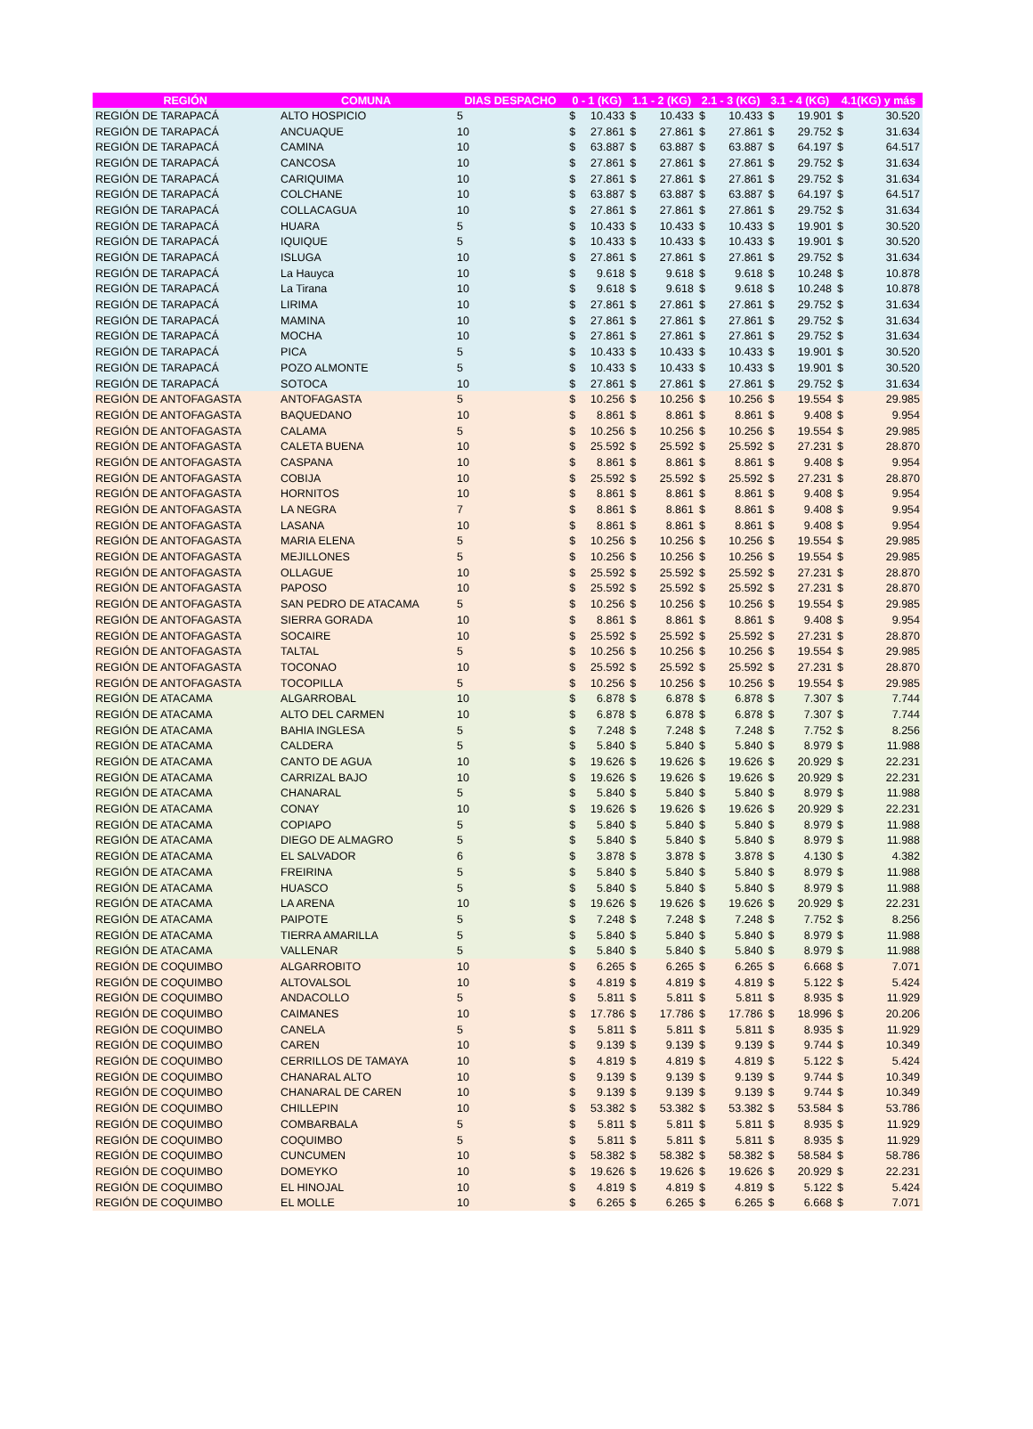| REGIÓN | COMUNA | DIAS DESPACHO | 0 - 1 (KG) | | 1.1 - 2 (KG) | | 2.1 - 3 (KG) | | 3.1 - 4 (KG) | | 4.1(KG) y más | |
| --- | --- | --- | --- | --- | --- | --- | --- | --- | --- | --- | --- | --- |
| REGIÓN DE TARAPACÁ | ALTO HOSPICIO | 5 | $ | 10.433 | $ | 10.433 | $ | 10.433 | $ | 19.901 | $ | 30.520 |
| REGIÓN DE TARAPACÁ | ANCUAQUE | 10 | $ | 27.861 | $ | 27.861 | $ | 27.861 | $ | 29.752 | $ | 31.634 |
| REGIÓN DE TARAPACÁ | CAMINA | 10 | $ | 63.887 | $ | 63.887 | $ | 63.887 | $ | 64.197 | $ | 64.517 |
| REGIÓN DE TARAPACÁ | CANCOSA | 10 | $ | 27.861 | $ | 27.861 | $ | 27.861 | $ | 29.752 | $ | 31.634 |
| REGIÓN DE TARAPACÁ | CARIQUIMA | 10 | $ | 27.861 | $ | 27.861 | $ | 27.861 | $ | 29.752 | $ | 31.634 |
| REGIÓN DE TARAPACÁ | COLCHANE | 10 | $ | 63.887 | $ | 63.887 | $ | 63.887 | $ | 64.197 | $ | 64.517 |
| REGIÓN DE TARAPACÁ | COLLACAGUA | 10 | $ | 27.861 | $ | 27.861 | $ | 27.861 | $ | 29.752 | $ | 31.634 |
| REGIÓN DE TARAPACÁ | HUARA | 5 | $ | 10.433 | $ | 10.433 | $ | 10.433 | $ | 19.901 | $ | 30.520 |
| REGIÓN DE TARAPACÁ | IQUIQUE | 5 | $ | 10.433 | $ | 10.433 | $ | 10.433 | $ | 19.901 | $ | 30.520 |
| REGIÓN DE TARAPACÁ | ISLUGA | 10 | $ | 27.861 | $ | 27.861 | $ | 27.861 | $ | 29.752 | $ | 31.634 |
| REGIÓN DE TARAPACÁ | La Hauyca | 10 | $ | 9.618 | $ | 9.618 | $ | 9.618 | $ | 10.248 | $ | 10.878 |
| REGIÓN DE TARAPACÁ | La Tirana | 10 | $ | 9.618 | $ | 9.618 | $ | 9.618 | $ | 10.248 | $ | 10.878 |
| REGIÓN DE TARAPACÁ | LIRIMA | 10 | $ | 27.861 | $ | 27.861 | $ | 27.861 | $ | 29.752 | $ | 31.634 |
| REGIÓN DE TARAPACÁ | MAMINA | 10 | $ | 27.861 | $ | 27.861 | $ | 27.861 | $ | 29.752 | $ | 31.634 |
| REGIÓN DE TARAPACÁ | MOCHA | 10 | $ | 27.861 | $ | 27.861 | $ | 27.861 | $ | 29.752 | $ | 31.634 |
| REGIÓN DE TARAPACÁ | PICA | 5 | $ | 10.433 | $ | 10.433 | $ | 10.433 | $ | 19.901 | $ | 30.520 |
| REGIÓN DE TARAPACÁ | POZO ALMONTE | 5 | $ | 10.433 | $ | 10.433 | $ | 10.433 | $ | 19.901 | $ | 30.520 |
| REGIÓN DE TARAPACÁ | SOTOCA | 10 | $ | 27.861 | $ | 27.861 | $ | 27.861 | $ | 29.752 | $ | 31.634 |
| REGIÓN DE ANTOFAGASTA | ANTOFAGASTA | 5 | $ | 10.256 | $ | 10.256 | $ | 10.256 | $ | 19.554 | $ | 29.985 |
| REGIÓN DE ANTOFAGASTA | BAQUEDANO | 10 | $ | 8.861 | $ | 8.861 | $ | 8.861 | $ | 9.408 | $ | 9.954 |
| REGIÓN DE ANTOFAGASTA | CALAMA | 5 | $ | 10.256 | $ | 10.256 | $ | 10.256 | $ | 19.554 | $ | 29.985 |
| REGIÓN DE ANTOFAGASTA | CALETA BUENA | 10 | $ | 25.592 | $ | 25.592 | $ | 25.592 | $ | 27.231 | $ | 28.870 |
| REGIÓN DE ANTOFAGASTA | CASPANA | 10 | $ | 8.861 | $ | 8.861 | $ | 8.861 | $ | 9.408 | $ | 9.954 |
| REGIÓN DE ANTOFAGASTA | COBIJA | 10 | $ | 25.592 | $ | 25.592 | $ | 25.592 | $ | 27.231 | $ | 28.870 |
| REGIÓN DE ANTOFAGASTA | HORNITOS | 10 | $ | 8.861 | $ | 8.861 | $ | 8.861 | $ | 9.408 | $ | 9.954 |
| REGIÓN DE ANTOFAGASTA | LA NEGRA | 7 | $ | 8.861 | $ | 8.861 | $ | 8.861 | $ | 9.408 | $ | 9.954 |
| REGIÓN DE ANTOFAGASTA | LASANA | 10 | $ | 8.861 | $ | 8.861 | $ | 8.861 | $ | 9.408 | $ | 9.954 |
| REGIÓN DE ANTOFAGASTA | MARIA ELENA | 5 | $ | 10.256 | $ | 10.256 | $ | 10.256 | $ | 19.554 | $ | 29.985 |
| REGIÓN DE ANTOFAGASTA | MEJILLONES | 5 | $ | 10.256 | $ | 10.256 | $ | 10.256 | $ | 19.554 | $ | 29.985 |
| REGIÓN DE ANTOFAGASTA | OLLAGUE | 10 | $ | 25.592 | $ | 25.592 | $ | 25.592 | $ | 27.231 | $ | 28.870 |
| REGIÓN DE ANTOFAGASTA | PAPOSO | 10 | $ | 25.592 | $ | 25.592 | $ | 25.592 | $ | 27.231 | $ | 28.870 |
| REGIÓN DE ANTOFAGASTA | SAN PEDRO DE ATACAMA | 5 | $ | 10.256 | $ | 10.256 | $ | 10.256 | $ | 19.554 | $ | 29.985 |
| REGIÓN DE ANTOFAGASTA | SIERRA GORADA | 10 | $ | 8.861 | $ | 8.861 | $ | 8.861 | $ | 9.408 | $ | 9.954 |
| REGIÓN DE ANTOFAGASTA | SOCAIRE | 10 | $ | 25.592 | $ | 25.592 | $ | 25.592 | $ | 27.231 | $ | 28.870 |
| REGIÓN DE ANTOFAGASTA | TALTAL | 5 | $ | 10.256 | $ | 10.256 | $ | 10.256 | $ | 19.554 | $ | 29.985 |
| REGIÓN DE ANTOFAGASTA | TOCONAO | 10 | $ | 25.592 | $ | 25.592 | $ | 25.592 | $ | 27.231 | $ | 28.870 |
| REGIÓN DE ANTOFAGASTA | TOCOPILLA | 5 | $ | 10.256 | $ | 10.256 | $ | 10.256 | $ | 19.554 | $ | 29.985 |
| REGIÓN DE ATACAMA | ALGARROBAL | 10 | $ | 6.878 | $ | 6.878 | $ | 6.878 | $ | 7.307 | $ | 7.744 |
| REGIÓN DE ATACAMA | ALTO DEL CARMEN | 10 | $ | 6.878 | $ | 6.878 | $ | 6.878 | $ | 7.307 | $ | 7.744 |
| REGIÓN DE ATACAMA | BAHIA INGLESA | 5 | $ | 7.248 | $ | 7.248 | $ | 7.248 | $ | 7.752 | $ | 8.256 |
| REGIÓN DE ATACAMA | CALDERA | 5 | $ | 5.840 | $ | 5.840 | $ | 5.840 | $ | 8.979 | $ | 11.988 |
| REGIÓN DE ATACAMA | CANTO DE AGUA | 10 | $ | 19.626 | $ | 19.626 | $ | 19.626 | $ | 20.929 | $ | 22.231 |
| REGIÓN DE ATACAMA | CARRIZAL BAJO | 10 | $ | 19.626 | $ | 19.626 | $ | 19.626 | $ | 20.929 | $ | 22.231 |
| REGIÓN DE ATACAMA | CHANARAL | 5 | $ | 5.840 | $ | 5.840 | $ | 5.840 | $ | 8.979 | $ | 11.988 |
| REGIÓN DE ATACAMA | CONAY | 10 | $ | 19.626 | $ | 19.626 | $ | 19.626 | $ | 20.929 | $ | 22.231 |
| REGIÓN DE ATACAMA | COPIAPO | 5 | $ | 5.840 | $ | 5.840 | $ | 5.840 | $ | 8.979 | $ | 11.988 |
| REGIÓN DE ATACAMA | DIEGO DE ALMAGRO | 5 | $ | 5.840 | $ | 5.840 | $ | 5.840 | $ | 8.979 | $ | 11.988 |
| REGIÓN DE ATACAMA | EL SALVADOR | 6 | $ | 3.878 | $ | 3.878 | $ | 3.878 | $ | 4.130 | $ | 4.382 |
| REGIÓN DE ATACAMA | FREIRINA | 5 | $ | 5.840 | $ | 5.840 | $ | 5.840 | $ | 8.979 | $ | 11.988 |
| REGIÓN DE ATACAMA | HUASCO | 5 | $ | 5.840 | $ | 5.840 | $ | 5.840 | $ | 8.979 | $ | 11.988 |
| REGIÓN DE ATACAMA | LA ARENA | 10 | $ | 19.626 | $ | 19.626 | $ | 19.626 | $ | 20.929 | $ | 22.231 |
| REGIÓN DE ATACAMA | PAIPOTE | 5 | $ | 7.248 | $ | 7.248 | $ | 7.248 | $ | 7.752 | $ | 8.256 |
| REGIÓN DE ATACAMA | TIERRA AMARILLA | 5 | $ | 5.840 | $ | 5.840 | $ | 5.840 | $ | 8.979 | $ | 11.988 |
| REGIÓN DE ATACAMA | VALLENAR | 5 | $ | 5.840 | $ | 5.840 | $ | 5.840 | $ | 8.979 | $ | 11.988 |
| REGIÓN DE COQUIMBO | ALGARROBITO | 10 | $ | 6.265 | $ | 6.265 | $ | 6.265 | $ | 6.668 | $ | 7.071 |
| REGIÓN DE COQUIMBO | ALTOVALSOL | 10 | $ | 4.819 | $ | 4.819 | $ | 4.819 | $ | 5.122 | $ | 5.424 |
| REGIÓN DE COQUIMBO | ANDACOLLO | 5 | $ | 5.811 | $ | 5.811 | $ | 5.811 | $ | 8.935 | $ | 11.929 |
| REGIÓN DE COQUIMBO | CAIMANES | 10 | $ | 17.786 | $ | 17.786 | $ | 17.786 | $ | 18.996 | $ | 20.206 |
| REGIÓN DE COQUIMBO | CANELA | 5 | $ | 5.811 | $ | 5.811 | $ | 5.811 | $ | 8.935 | $ | 11.929 |
| REGIÓN DE COQUIMBO | CAREN | 10 | $ | 9.139 | $ | 9.139 | $ | 9.139 | $ | 9.744 | $ | 10.349 |
| REGIÓN DE COQUIMBO | CERRILLOS DE TAMAYA | 10 | $ | 4.819 | $ | 4.819 | $ | 4.819 | $ | 5.122 | $ | 5.424 |
| REGIÓN DE COQUIMBO | CHANARAL ALTO | 10 | $ | 9.139 | $ | 9.139 | $ | 9.139 | $ | 9.744 | $ | 10.349 |
| REGIÓN DE COQUIMBO | CHANARAL DE CAREN | 10 | $ | 9.139 | $ | 9.139 | $ | 9.139 | $ | 9.744 | $ | 10.349 |
| REGIÓN DE COQUIMBO | CHILLEPIN | 10 | $ | 53.382 | $ | 53.382 | $ | 53.382 | $ | 53.584 | $ | 53.786 |
| REGIÓN DE COQUIMBO | COMBARBALA | 5 | $ | 5.811 | $ | 5.811 | $ | 5.811 | $ | 8.935 | $ | 11.929 |
| REGIÓN DE COQUIMBO | COQUIMBO | 5 | $ | 5.811 | $ | 5.811 | $ | 5.811 | $ | 8.935 | $ | 11.929 |
| REGIÓN DE COQUIMBO | CUNCUMEN | 10 | $ | 58.382 | $ | 58.382 | $ | 58.382 | $ | 58.584 | $ | 58.786 |
| REGIÓN DE COQUIMBO | DOMEYKO | 10 | $ | 19.626 | $ | 19.626 | $ | 19.626 | $ | 20.929 | $ | 22.231 |
| REGIÓN DE COQUIMBO | EL HINOJAL | 10 | $ | 4.819 | $ | 4.819 | $ | 4.819 | $ | 5.122 | $ | 5.424 |
| REGIÓN DE COQUIMBO | EL MOLLE | 10 | $ | 6.265 | $ | 6.265 | $ | 6.265 | $ | 6.668 | $ | 7.071 |